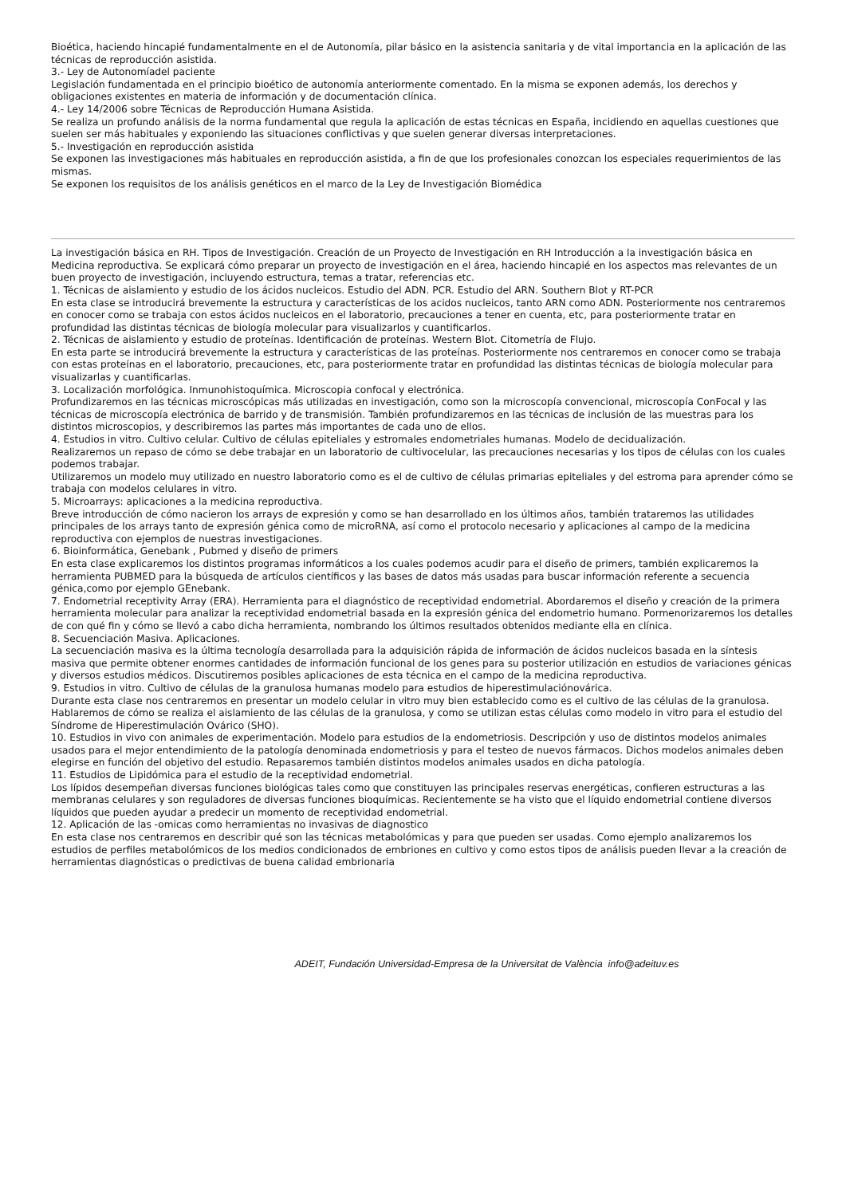Bioética, haciendo hincapié fundamentalmente en el de Autonomía, pilar básico en la asistencia sanitaria y de vital importancia en la aplicación de las técnicas de reproducción asistida.
3.- Ley de Autonomíadel paciente
Legislación fundamentada en el principio bioético de autonomía anteriormente comentado. En la misma se exponen además, los derechos y obligaciones existentes en materia de información y de documentación clínica.
4.- Ley 14/2006 sobre Técnicas de Reproducción Humana Asistida.
Se realiza un profundo análisis de la norma fundamental que regula la aplicación de estas técnicas en España, incidiendo en aquellas cuestiones que suelen ser más habituales y exponiendo las situaciones conflictivas y que suelen generar diversas interpretaciones.
5.- Investigación en reproducción asistida
Se exponen las investigaciones más habituales en reproducción asistida, a fin de que los profesionales conozcan los especiales requerimientos de las mismas.
Se exponen los requisitos de los análisis genéticos en el marco de la Ley de Investigación Biomédica
La investigación básica en RH. Tipos de Investigación. Creación de un Proyecto de Investigación en RH Introducción a la investigación básica en Medicina reproductiva. Se explicará cómo preparar un proyecto de investigación en el área, haciendo hincapié en los aspectos mas relevantes de un buen proyecto de investigación, incluyendo estructura, temas a tratar, referencias etc.
1. Técnicas de aislamiento y estudio de los ácidos nucleicos. Estudio del ADN. PCR. Estudio del ARN. Southern Blot y RT-PCR
En esta clase se introducirá brevemente la estructura y características de los acidos nucleicos, tanto ARN como ADN. Posteriormente nos centraremos en conocer como se trabaja con estos ácidos nucleicos en el laboratorio, precauciones a tener en cuenta, etc, para posteriormente tratar en profundidad las distintas técnicas de biología molecular para visualizarlos y cuantificarlos.
2. Técnicas de aislamiento y estudio de proteínas. Identificación de proteínas. Western Blot. Citometría de Flujo.
En esta parte se introducirá brevemente la estructura y características de las proteínas. Posteriormente nos centraremos en conocer como se trabaja con estas proteínas en el laboratorio, precauciones, etc, para posteriormente tratar en profundidad las distintas técnicas de biología molecular para visualizarlas y cuantificarlas.
3. Localización morfológica. Inmunohistoquímica. Microscopia confocal y electrónica.
Profundizaremos en las técnicas microscópicas más utilizadas en investigación, como son la microscopía convencional, microscopía ConFocal y las técnicas de microscopía electrónica de barrido y de transmisión. También profundizaremos en las técnicas de inclusión de las muestras para los distintos microscopios, y describiremos las partes más importantes de cada uno de ellos.
4. Estudios in vitro. Cultivo celular. Cultivo de células epiteliales y estromales endometriales humanas. Modelo de decidualización.
Realizaremos un repaso de cómo se debe trabajar en un laboratorio de cultivocelular, las precauciones necesarias y los tipos de células con los cuales podemos trabajar.
Utilizaremos un modelo muy utilizado en nuestro laboratorio como es el de cultivo de células primarias epiteliales y del estroma para aprender cómo se trabaja con modelos celulares in vitro.
5. Microarrays: aplicaciones a la medicina reproductiva.
Breve introducción de cómo nacieron los arrays de expresión y como se han desarrollado en los últimos años, también trataremos las utilidades principales de los arrays tanto de expresión génica como de microRNA, así como el protocolo necesario y aplicaciones al campo de la medicina reproductiva con ejemplos de nuestras investigaciones.
6. Bioinformática, Genebank , Pubmed y diseño de primers
En esta clase explicaremos los distintos programas informáticos a los cuales podemos acudir para el diseño de primers, también explicaremos la herramienta PUBMED para la búsqueda de artículos científicos y las bases de datos más usadas para buscar información referente a secuencia génica,como por ejemplo GEnebank.
7. Endometrial receptivity Array (ERA). Herramienta para el diagnóstico de receptividad endometrial. Abordaremos el diseño y creación de la primera herramienta molecular para analizar la receptividad endometrial basada en la expresión génica del endometrio humano. Pormenorizaremos los detalles de con qué fin y cómo se llevó a cabo dicha herramienta, nombrando los últimos resultados obtenidos mediante ella en clínica.
8. Secuenciación Masiva. Aplicaciones.
La secuenciación masiva es la última tecnología desarrollada para la adquisición rápida de información de ácidos nucleicos basada en la síntesis masiva que permite obtener enormes cantidades de información funcional de los genes para su posterior utilización en estudios de variaciones génicas y diversos estudios médicos. Discutiremos posibles aplicaciones de esta técnica en el campo de la medicina reproductiva.
9. Estudios in vitro. Cultivo de células de la granulosa humanas modelo para estudios de hiperestimulaciónovárica.
Durante esta clase nos centraremos en presentar un modelo celular in vitro muy bien establecido como es el cultivo de las células de la granulosa. Hablaremos de cómo se realiza el aislamiento de las células de la granulosa, y como se utilizan estas células como modelo in vitro para el estudio del Síndrome de Hiperestimulación Ovárico (SHO).
10. Estudios in vivo con animales de experimentación. Modelo para estudios de la endometriosis. Descripción y uso de distintos modelos animales usados para el mejor entendimiento de la patología denominada endometriosis y para el testeo de nuevos fármacos. Dichos modelos animales deben elegirse en función del objetivo del estudio. Repasaremos también distintos modelos animales usados en dicha patología.
11. Estudios de Lipidómica para el estudio de la receptividad endometrial.
Los lípidos desempeñan diversas funciones biológicas tales como que constituyen las principales reservas energéticas, confieren estructuras a las membranas celulares y son reguladores de diversas funciones bioquímicas. Recientemente se ha visto que el líquido endometrial contiene diversos líquidos que pueden ayudar a predecir un momento de receptividad endometrial.
12. Aplicación de las -omicas como herramientas no invasivas de diagnostico
En esta clase nos centraremos en describir qué son las técnicas metabolómicas y para que pueden ser usadas. Como ejemplo analizaremos los estudios de perfiles metabolómicos de los medios condicionados de embriones en cultivo y como estos tipos de análisis pueden llevar a la creación de herramientas diagnósticas o predictivas de buena calidad embrionaria
ADEIT, Fundación Universidad-Empresa de la Universitat de València info@adeituv.es